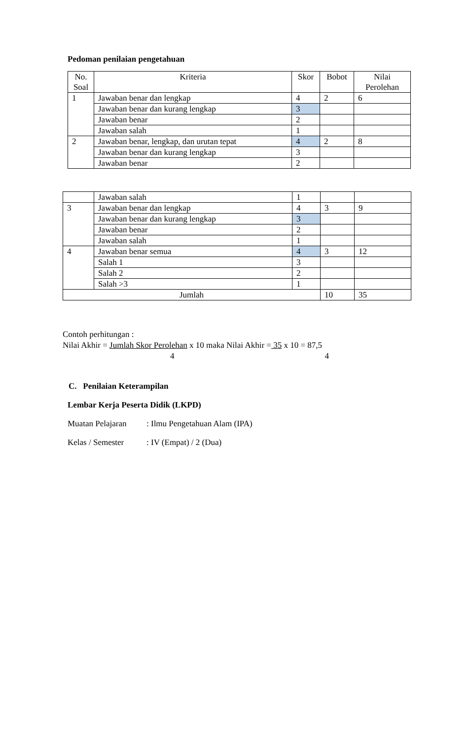Pedoman penilaian pengetahuan
| No. Soal | Kriteria | Skor | Bobot | Nilai Perolehan |
| --- | --- | --- | --- | --- |
| 1 | Jawaban benar dan lengkap | 4 | 2 | 6 |
| | Jawaban benar dan kurang lengkap | 3 | | |
| | Jawaban benar | 2 | | |
| | Jawaban salah | 1 | | |
| 2 | Jawaban benar, lengkap, dan urutan tepat | 4 | 2 | 8 |
| | Jawaban benar dan kurang lengkap | 3 | | |
| | Jawaban benar | 2 | | |
| | Jawaban salah | 1 | | |
| 3 | Jawaban benar dan lengkap | 4 | 3 | 9 |
| | Jawaban benar dan kurang lengkap | 3 | | |
| | Jawaban benar | 2 | | |
| | Jawaban salah | 1 | | |
| 4 | Jawaban benar semua | 4 | 3 | 12 |
| | Salah 1 | 3 | | |
| | Salah 2 | 2 | | |
| | Salah >3 | 1 | | |
| Jumlah | | | 10 | 35 |
Contoh perhitungan :
Nilai Akhir = Jumlah Skor Perolehan x 10 maka Nilai Akhir = 35 x 10 = 87,5
4 4
C. Penilaian Keterampilan
Lembar Kerja Peserta Didik (LKPD)
Muatan Pelajaran: Ilmu Pengetahuan Alam (IPA)
Kelas / Semester: IV (Empat) / 2 (Dua)